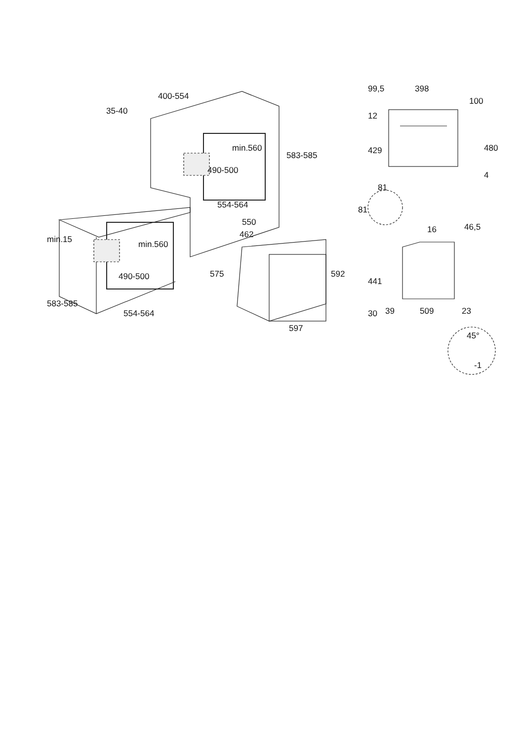400-554
35-40
min.560
490-500
554-564
583-585
min.560
490-500
554-564
min.15
583-585
550
462
575
592
597
99,5
398
100
12
429
480
4
81
81
16
46,5
441
30
39
509
23
45°
-1